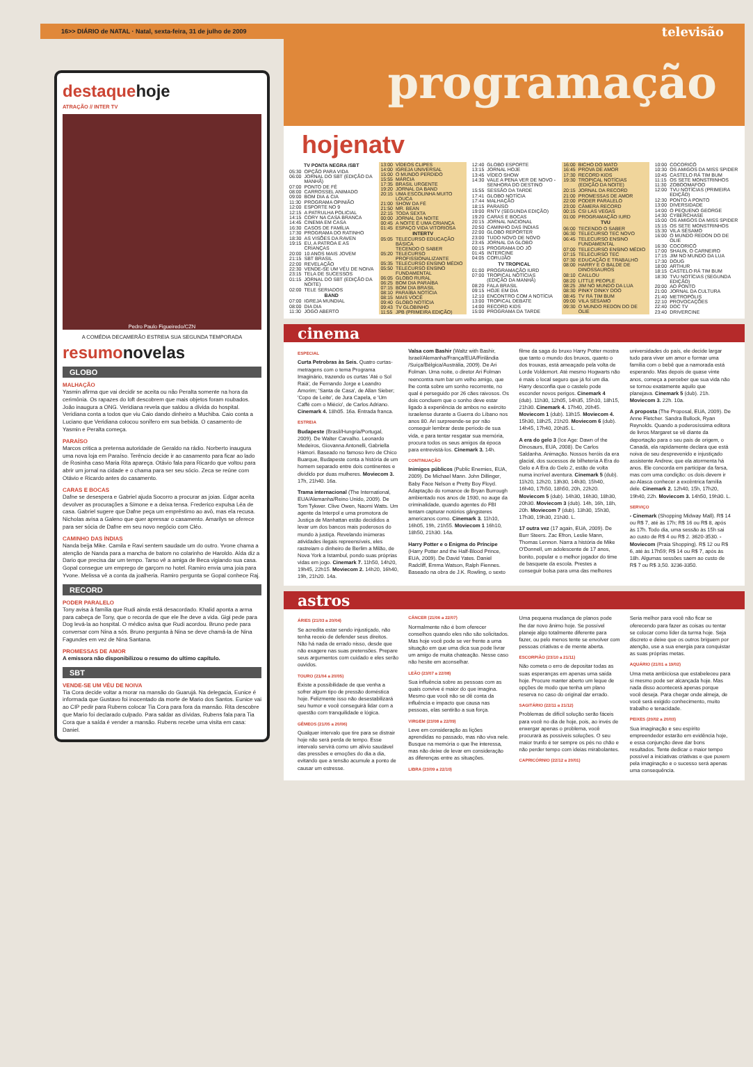16>> DIÁRIO de NATAL · Natal, sexta-feira, 31 de julho de 2009 televisão
destaquehoje
ATRAÇÃO // INTER TV
Pedro Paulo Figueiredo/CZN
A COMÉDIA DECAMERÃO ESTREIA SUA SEGUNDA TEMPORADA
resumonovelas
GLOBO
MALHAÇÃO
Yasmin afirma que vai decidir se aceita ou não Peralta somente na hora da cerimônia. Os rapazes do loft descobrem que mais objetos foram roubados. João inaugura a ONG. Veridiana revela que saldou a dívida do hospital. Veridiana conta a todos que viu Caio dando dinheiro a Muchiba. Caio conta a Luciano que Veridiana colocou sonífero em sua bebida. O casamento de Yasmin e Peralta começa.
PARAÍSO
Marcos critica a pretensa autoridade de Geraldo na rádio. Norberto inaugura uma nova loja em Paraíso. Terêncio decide ir ao casamento para ficar ao lado de Rosinha caso Maria Rita apareça. Otávio fala para Ricardo que voltou para abrir um jornal na cidade e o chama para ser seu sócio. Zeca se reúne com Otávio e Ricardo antes do casamento.
CARAS E BOCAS
Dafne se desespera e Gabriel ajuda Socorro a procurar as joias. Edgar aceita devolver as procurações a Simone e a deixa tensa. Frederico expulsa Léa de casa. Gabriel sugere que Dafne peça um empréstimo ao avô, mas ela recusa. Nicholas avisa a Galeno que quer apressar o casamento. Amarilys se oferece para ser sócia de Dafne em seu novo negócio com Cléo.
CAMINHO DAS ÍNDIAS
Nanda beija Mike. Camila e Ravi sentem saudade um do outro. Yvone chama a atenção de Nanda para a mancha de batom no colarinho de Haroldo. Aída diz a Dario que precisa dar um tempo. Tarso vê a amiga de Beca vigiando sua casa. Gopal consegue um emprego de garçom no hotel. Ramiro envia uma joia para Yvone. Melissa vê a conta da joalheria. Ramiro pergunta se Gopal conhece Raj.
RECORD
PODER PARALELO
Tony avisa à família que Rudi ainda está desacordado. Khalid aponta a arma para cabeça de Tony, que o recorda de que ele lhe deve a vida. Gigi pede para Dog levá-la ao hospital. O médico avisa que Rudi acordou. Bruno pede para conversar com Nina a sós. Bruno pergunta à Nina se deve chamá-la de Nina Fagundes em vez de Nina Santana.
PROMESSAS DE AMOR
A emissora não disponibilizou o resumo do ultimo capítulo.
SBT
VENDE-SE UM VÉU DE NOIVA
Tia Cora decide voltar a morar na mansão do Guarujá. Na delegacia, Eunice é informada que Gustavo foi inocentado da morte de Mario dos Santos. Eunice vai ao CIP pedir para Rubens colocar Tia Cora para fora da mansão. Rita descobre que Mario foi declarado culpado. Para saldar as dívidas, Rubens fala para Tia Cora que a saída é vender a mansão. Rubens recebe uma visita em casa: Daniel.
programação
hojenatv
| TV PONTA NEGRA /SBT | |
| --- | --- |
| 05:30 | OPÇÃO PARA VIDA |
| 06:00 | JORNAL DO SBT (EDIÇÃO DA MANHÃ) |
| 07:00 | PONTO DE FÉ |
| 08:00 | CARROSSEL ANIMADO |
| 09:00 | BOM DIA & CIA |
| 11:30 | PROGRAMA OPINIÃO |
| 12:00 | ESPORTE NO 9 |
| 12:15 | A PATRULHA POLICIAL |
| 14:15 | CORY NA CASA BRANCA |
| 14:45 | CINEMA EM CASA |
| 16:30 | CASOS DE FAMÍLIA |
| 17:30 | PROGRAMA DO RATINHO |
| 18:30 | AS VISÕES DA RAVEN |
| 19:15 | EU, A PATROA E AS CRIANÇAS |
| 20:00 | 10 ANOS MAIS JOVEM |
| 21:15 | SBT BRASIL |
| 22:00 | REVELAÇÃO |
| 22:30 | VENDE-SE UM VÉU DE NOIVA |
| 23:15 | TELA DE SUCESSOS |
| 01:15 | JORNAL DO SBT (EDIÇÃO DA NOITE) |
| 02:00 | TELE SERIADOS |
| BAND | |
| 07:00 | IGREJA MUNDIAL |
| 08:00 | DIA DIA |
| 11:30 | JOGO ABERTO |
| 13:00 | VÍDEOS CLIPES |
| 14:00 | IGREJA UNIVERSAL |
| 15:00 | O MUNDO PERDIDO |
| 15:55 | MÁRCIA |
| 17:35 | BRASIL URGENTE |
| 19:20 | JORNAL DA BAND |
| 20:15 | UMA ESCOLINHA MUITO LOUCA |
| 21:00 | SHOW DA FÉ |
| 21:50 | MR. BEAN |
| 22:15 | TODA SEXTA |
| 00:00 | JORNAL DA NOITE |
| 00:45 | A NOITE É UMA CRIANÇA |
| 01:45 | ESPAÇO VIDA VITORIOSA |
| INTERTV | |
| 05:05 | TELECURSO EDUCAÇÃO BÁSICA |
| | TECENDO O SABER |
| 05:20 | TELECURSO PROFISSIONALIZANTE |
| 05:35 | TELECURSO ENSINO MÉDIO |
| 05:50 | TELECURSO ENSINO FUNDAMENTAL |
| 06:05 | GLOBO RURAL |
| 06:25 | BOM DIA PARAÍBA |
| 07:15 | BOM DIA BRASIL |
| 08:10 | PARAÍBA NOTÍCIA |
| 08:15 | MAIS VOCÊ |
| 09:40 | GLOBO NOTÍCIA |
| 09:43 | TV GLOBINHO |
| 11:55 | JPB (PRIMEIRA EDIÇÃO) |
| 12:40 | GLOBO ESPORTE |
| 13:15 | JORNAL HOJE |
| 13:45 | VÍDEO SHOW |
| 14:30 | VALE A PENA VER DE NOVO - SENHORA DO DESTINO |
| 15:55 | SESSÃO DA TARDE |
| 17:41 | GLOBO NOTÍCIA |
| 17:44 | MALHAÇÃO |
| 18:15 | PARAÍSO |
| 19:00 | RNTV (SEGUNDA EDIÇÃO) |
| 19:20 | CARAS E BOCAS |
| 20:15 | JORNAL NACIONAL |
| 20:50 | CAMINHO DAS ÍNDIAS |
| 22:00 | GLOBO REPÓRTER |
| 23:00 | TUDO NOVO DE NOVO |
| 23:45 | JORNAL DA GLOBO |
| 00:15 | PROGRAMA DO JÔ |
| 01:45 | INTERCINE |
| 04:05 | CORUJÃO |
| TV TROPICAL | |
| 01:00 | PROGRAMAÇÃO IURD |
| 07:00 | TROPICAL NOTÍCIAS (EDIÇÃO DA MANHÃ) |
| 08:20 | FALA BRASIL |
| 09:15 | HOJE EM DIA |
| 12:10 | ENCONTRO COM A NOTÍCIA |
| 13:00 | TROPICAL DEBATE |
| 14:00 | RECORD KIDS |
| 15:00 | PROGRAMA DA TARDE |
| 16:00 | BICHO DO MATO |
| 16:45 | PROVA DE AMOR |
| 17:30 | RECORD KIDS |
| 19:30 | TROPICAL NOTÍCIAS (EDIÇÃO DA NOITE) |
| 20:15 | JORNAL DA RECORD |
| 21:00 | PROMESSAS DE AMOR |
| 22:00 | PODER PARALELO |
| 23:00 | CÂMERA RECORD |
| 00:15 | CSI LAS VEGAS |
| 01:00 | PROGRAMAÇÃO IURD |
| TVU | |
| 06:00 | TECENDO O SABER |
| 06:30 | TELECURSO TEC NOVO |
| 06:45 | TELECURSO ENSINO FUNDAMENTAL |
| 07:00 | TELECURSO ENSINO MÉDIO |
| 07:15 | TELECURSO TEC |
| 07:30 | EDUCAÇÃO E TRABALHO |
| 08:00 | HARRY E O BALDE DE DINOSSAUROS |
| 08:10 | CAILLOU |
| 08:20 | LITTLE PEOPLE |
| 08:25 | JIM NO MUNDO DA LUA |
| 08:30 | PINKY DINKY DOO |
| 08:45 | TV RÁ TIM BUM |
| 09:00 | VILA SÉSAMO |
| 09:30 | O MUNDO REDON DO DE OLIE |
| 10:00 | COCORICÓ |
| 10:30 | OS AMIGOS DA MISS SPIDER |
| 10:45 | CASTELO RÁ TIM BUM |
| 11:15 | OS SETE MONSTRINHOS |
| 11:30 | ZOBOOMAFOO |
| 12:00 | TVU NOTÍCIAS (PRIMEIRA EDIÇÃO) |
| 12:30 | PONTO A PONTO |
| 13:00 | DIVERSIDADE |
| 14:00 | O PEQUENO GEORGE |
| 14:30 | CYBERCHASE |
| 15:00 | OS AMIGOS DA MISS SPIDER |
| 15:15 | OS SETE MONSTRINHOS |
| 15:30 | VILA SÉSAMO |
| 16:00 | O MUNDO REDON DO DE OLIE |
| 16:30 | COCORICÓ |
| 17:00 | SHAUN, O CARNEIRO |
| 17:15 | JIM NO MUNDO DA LUA |
| 17:30 | DOUG |
| 18:00 | ARTHUR |
| 18:15 | CASTELO RÁ TIM BUM |
| 18:30 | TVU NOTÍCIAS (SEGUNDA EDIÇÃO) |
| 20:00 | AO PONTO |
| 21:00 | JORNAL DA CULTURA |
| 21:40 | METROPÓLIS |
| 22:10 | PROVOCAÇÕES |
| 22:40 | DOC TV |
| 23:40 | DRIVERCINE |
cinema
ESPECIAL
Curta Petrobras às Seis. Quatro curtas-metragens com o tema Programa Imaginário, trazendo os curtas 'Até o Sol Raiá', de Fernando Jorge e Leandro Amorim; 'Santa de Casa', de Allan Sieber; 'Copo de Leite', de Jura Capela, e 'Um Caffé com o Miécio', de Carlos Adriano. Cinemark 4. 18h05. 16a. Entrada franca.
ESTREIA
Budapeste (Brasil/Hungria/Portugal, 2009). De Walter Carvalho. Leonardo Medeiros, Giovanna Antonelli, Gabriella Hámori. Baseado no famoso livro de Chico Buarque, Budapeste conta a história de um homem separado entre dois continentes e dividido por duas mulheres. Moviecom 3. 17h, 21h40. 16a.
Trama internacional (The International, EUA/Alemanha/Reino Unido, 2009). De Tom Tykwer. Clive Owen, Naomi Watts. Um agente da Interpol e uma promotora de Justiça de Manhattan estão decididos a levar um dos bancos mais poderosos do mundo à justiça. Revelando inúmeras atividades ilegais repreensíveis, eles rastreiam o dinheiro de Berlim a Milão, de Nova York a Istambul, pondo suas próprias vidas em jogo. Cinemark 7. 11h50, 14h20, 19h45, 22h15. Moviecom 2. 14h20, 16h40, 19h, 21h20. 14a.
Valsa com Bashir (Waltz with Bashir, Israel/Alemanha/França/EUA/Finlândia /Suíça/Bélgica/Austrália, 2009). De Ari Folman. Uma noite, o diretor Ari Folman reencontra num bar um velho amigo, que lhe conta sobre um sonho recorrente, no qual é perseguido por 26 cães raivosos. Os dois concluem que o sonho deve estar ligado à experiência de ambos no exército israelense durante a Guerra do Líbano nos anos 80. Ari surpreende-se por não conseguir lembrar deste período de sua vida, e para tentar resgatar sua memória, procura todos os seus amigos da época para entrevistá-los. Cinemark 3. 14h.
CONTINUAÇÃO
Inimigos públicos (Public Enemies, EUA, 2009). De Michael Mann. John Dillinger, Baby Face Nelson e Pretty Boy Floyd. Adaptação do romance de Bryan Burrough ambientado nos anos de 1930, no auge da criminalidade, quando agentes do FBI tentam capturar notórios gângsteres americanos como. Cinemark 3. 11h10, 16h05, 19h, 21h55. Moviecom 1 16h10, 18h50, 21h30. 14a.
Harry Potter e o Enigma do Príncipe (Harry Potter and the Half-Blood Prince, EUA, 2009). De David Yates. Daniel Radcliff, Emma Watson, Ralph Fiennes. Baseado na obra de J.K. Rowling, o sexto filme da saga do bruxo Harry Potter mostra que tanto o mundo dos bruxos, quanto o dos trouxas, está ameaçado pela volta de Lorde Voldemort. Até mesmo Hogwarts não é mais o local seguro que já foi um dia. Harry desconfia que o castelo pode esconder novos perigos. Cinemark 4 (dub). 11h30, 12h05, 14h35, 15h10, 18h15, 21h30. Cinemark 4. 17h40, 20h45. Moviecom 1 (dub). 13h15. Moviecom 4. 15h30, 18h25, 21h20. Moviecom 6 (dub). 14h45, 17h40, 20h35. L.
A era do gelo 3 (Ice Age: Dawn of the Dinosaurs, EUA, 2008). De Carlos Saldanha. Animação. Nossos heróis da era glacial, dos sucessos de bilheteria A Era do Gelo e A Era do Gelo 2, estão de volta numa incrível aventura. Cinemark 5 (dub). 11h20, 12h20, 13h30, 14h30, 15h40, 16h40, 17h50, 18h50, 20h, 22h20. Moviecom 5 (dub). 14h30, 16h30, 18h30, 20h30. Moviecom 3 (dub). 14h, 16h, 18h, 20h. Moviecom 7 (dub). 13h30, 15h30, 17h30, 19h30, 21h30. L.
17 outra vez (17 again, EUA, 2009). De Burr Steers. Zac Efron, Leslie Mann, Thomas Lennon. Narra a história de Mike O'Donnell, um adolescente de 17 anos, bonito, popular e o melhor jogador do time de basquete da escola. Prestes a conseguir bolsa para uma das melhores universidades do país, ele decide largar tudo para viver um amor e formar uma família com o bebê que a namorada está esperando. Mas depois de quase vinte anos, começa a perceber que sua vida não se tornou exatamente aquilo que planejava. Cinemark 5 (dub). 21h. Moviecom 3. 22h. 10a.
A proposta (The Proposal, EUA, 2009). De Anne Fletcher. Sandra Bullock, Ryan Reynolds. Quando a poderosíssima editora de livros Margaret se vê diante da deportação para o seu país de origem, o Canadá, ela rapidamente declara que está noiva de seu desprevenido e injustiçado assistente Andrew, que ela atormenta há anos. Ele concorda em participar da farsa, mas com uma condição: os dois devem ir ao Alasca conhecer a excêntrica família dele. Cinemark 2. 12h40, 15h, 17h20, 19h40, 22h. Moviecom 3. 14h50, 19h30. L.
SERVIÇO
- Cinemark (Shopping Midway Mall). R$ 14 ou R$ 7, até às 17h; R$ 16 ou R$ 8, após às 17h. Todo dia, uma sessão às 15h sai ao custo de R$ 4 ou R$ 2. 3620-3530. - Moviecom (Praia Shopping). R$ 12 ou R$ 6, até às 17h59; R$ 14 ou R$ 7, após às 18h. Algumas sessões saem ao custo de R$ 7 ou R$ 3,50. 3236-3350.
astros
ÁRIES (21/03 a 20/04)
Se acredita estar sendo injustiçado, não tenha receio de defender seus direitos. Não há nada de errado nisso, desde que não exagere nas suas pretensões. Prepare seus argumentos com cuidado e eles serão ouvidos.
TOURO (21/04 a 20/05)
Existe a possibilidade de que venha a sofrer algum tipo de pressão doméstica hoje. Felizmente isso não desestabilizará seu humor e você conseguirá lidar com a questão com tranquilidade e lógica.
GÊMEOS (21/05 a 20/06)
Qualquer intervalo que tire para se distrair hoje não será perda de tempo. Esse intervalo servirá como um alívio saudável das pressões e emoções do dia a dia, evitando que a tensão acumule a ponto de causar um estresse.
CÂNCER (21/06 a 22/07)
Normalmente não é bom oferecer conselhos quando eles não são solicitados. Mas hoje você pode se ver frente a uma situação em que uma dica sua pode livrar um amigo de muita chateação. Nesse caso não hesite em aconselhar.
LEÃO (23/07 a 22/08)
Sua influência sobre as pessoas com as quais convive é maior do que imagina. Mesmo que você não se dê conta da influência e impacto que causa nas pessoas, elas sentirão a sua força.
VIRGEM (23/08 a 22/09)
Leve em consideração as lições aprendidas no passado, mas não viva nele. Busque na memória o que lhe interessa, mas não deixe de levar em consideração as diferenças entre as situações.
LIBRA (23/09 a 22/10)
Uma pequena mudança de planos pode lhe dar novo ânimo hoje. Se possível planeje algo totalmente diferente para fazer, ou pelo menos tente se envolver com pessoas criativas e de mente aberta.
ESCORPIÃO (23/10 a 21/11)
Não cometa o erro de depositar todas as suas esperanças em apenas uma saída hoje. Procure manter aberto um leque de opções de modo que tenha um plano reserva no caso do original dar errado.
SAGITÁRIO (22/11 a 21/12)
Problemas de difícil solução serão fáceis para você no dia de hoje, pois, ao invés de enxergar apenas o problema, você procurará as possíveis soluções. O seu maior trunfo é ter sempre os pés no chão e não perder tempo com ideias mirabolantes.
CAPRICÓRNIO (22/12 a 20/01)
Seria melhor para você não ficar se oferecendo para fazer as coisas ou tentar se colocar como líder da turma hoje. Seja discreto e deixe que os outros briguem por atenção, use a sua energia para conquistar as suas próprias metas.
AQUÁRIO (21/01 a 19/02)
Uma meta ambiciosa que estabeleceu para si mesmo pode ser alcançada hoje. Mas nada disso acontecerá apenas porque você deseja. Para chegar onde almeja, de você será exigido conhecimento, muito trabalho e tenacidade.
PEIXES (20/02 a 20/03)
Sua imaginação e seu espírito empreendedor estarão em evidência hoje, e essa conjunção deve dar bons resultados. Tente dedicar o maior tempo possível a iniciativas criativas e que puxem pela imaginação e o sucesso será apenas uma consequência.